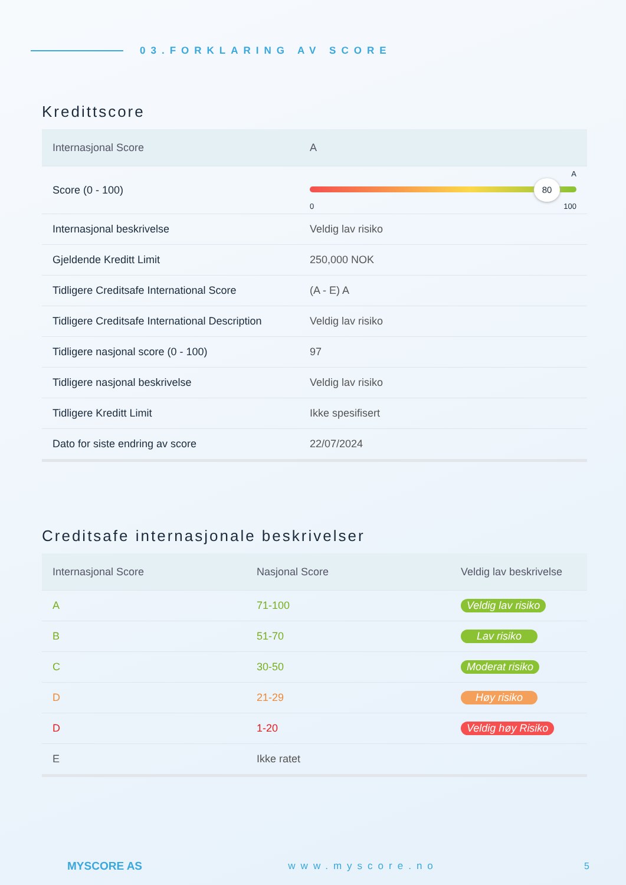03.FORKLARING AV SCORE
Kredittscore
| Internasjonal Score | A |
| --- | --- |
| Score (0 - 100) | A 80 0 100 |
| Internasjonal beskrivelse | Veldig lav risiko |
| Gjeldende Kreditt Limit | 250,000 NOK |
| Tidligere Creditsafe International Score | (A - E) A |
| Tidligere Creditsafe International Description | Veldig lav risiko |
| Tidligere nasjonal score (0 - 100) | 97 |
| Tidligere nasjonal beskrivelse | Veldig lav risiko |
| Tidligere Kreditt Limit | Ikke spesifisert |
| Dato for siste endring av score | 22/07/2024 |
Creditsafe internasjonale beskrivelser
| Internasjonal Score | Nasjonal Score | Veldig lav beskrivelse |
| --- | --- | --- |
| A | 71-100 | Veldig lav risiko |
| B | 51-70 | Lav risiko |
| C | 30-50 | Moderat risiko |
| D | 21-29 | Høy risiko |
| D | 1-20 | Veldig høy Risiko |
| E | Ikke ratet | |
MYSCORE AS www.myscore.no 5